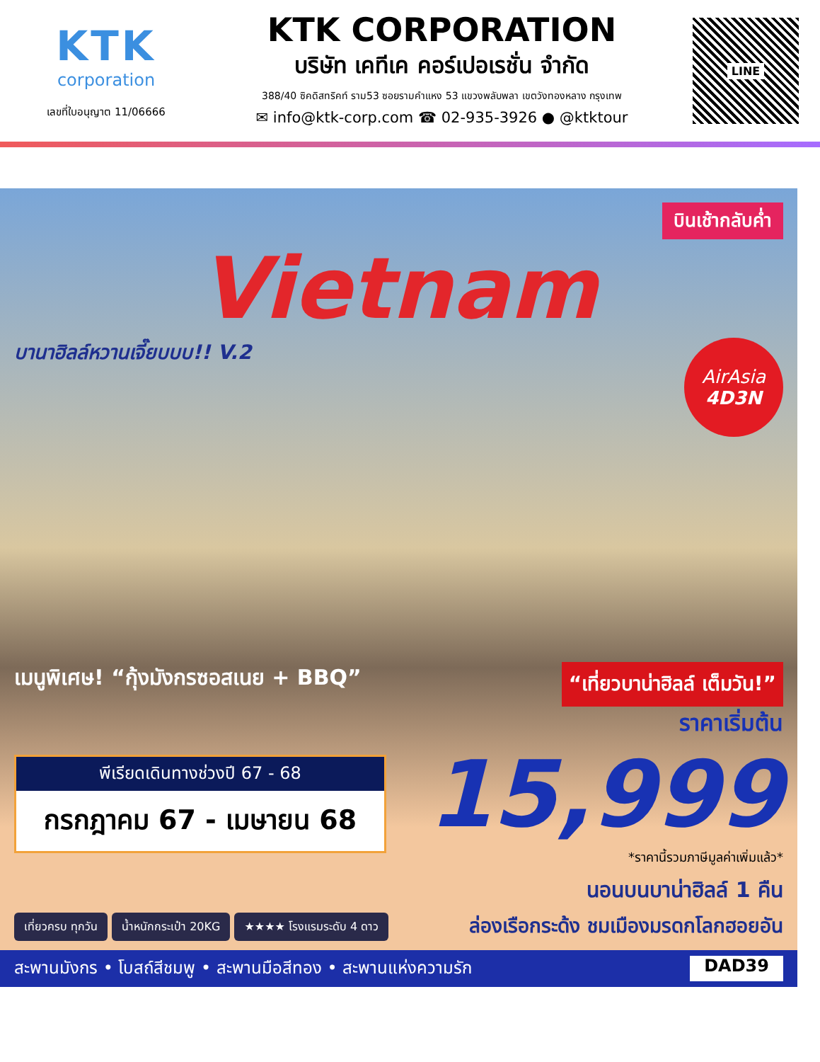KTK
corporation
เลขที่ใบอนุญาต 11/06666
KTK CORPORATION
บริษัท เคทีเค คอร์เปอเรชั่น จำกัด
388/40 ซิคดิสทริคท์ ราม53 ซอยรามคำแหง 53 แขวงพลับพลา เขตวังทองหลาง กรุงเทพ
✉ info@ktk-corp.com ☎ 02-935-3926 ● @ktktour
LINE
บินเช้ากลับค่ำ
Vietnam
บานาฮิลล์หวานเจี๊ยบบบ!! V.2
AirAsia
4D3N
เมนูพิเศษ! “กุ้งมังกรซอสเนย + BBQ”
“เที่ยวบาน่าฮิลล์ เต็มวัน!”
ราคาเริ่มต้น
พีเรียดเดินทางช่วงปี 67 - 68
กรกฎาคม 67 - เมษายน 68
15,999
*ราคานี้รวมภาษีมูลค่าเพิ่มแล้ว*
นอนบนบาน่าฮิลล์ 1 คืน
เที่ยวครบ ทุกวัน น้ำหนักกระเป๋า 20KG ★★★★ โรงแรมระดับ 4 ดาว
ล่องเรือกระด้ง ชมเมืองมรดกโลกฮอยอัน
สะพานมังกร • โบสถ์สีชมพู • สะพานมือสีทอง • สะพานแห่งความรัก DAD39